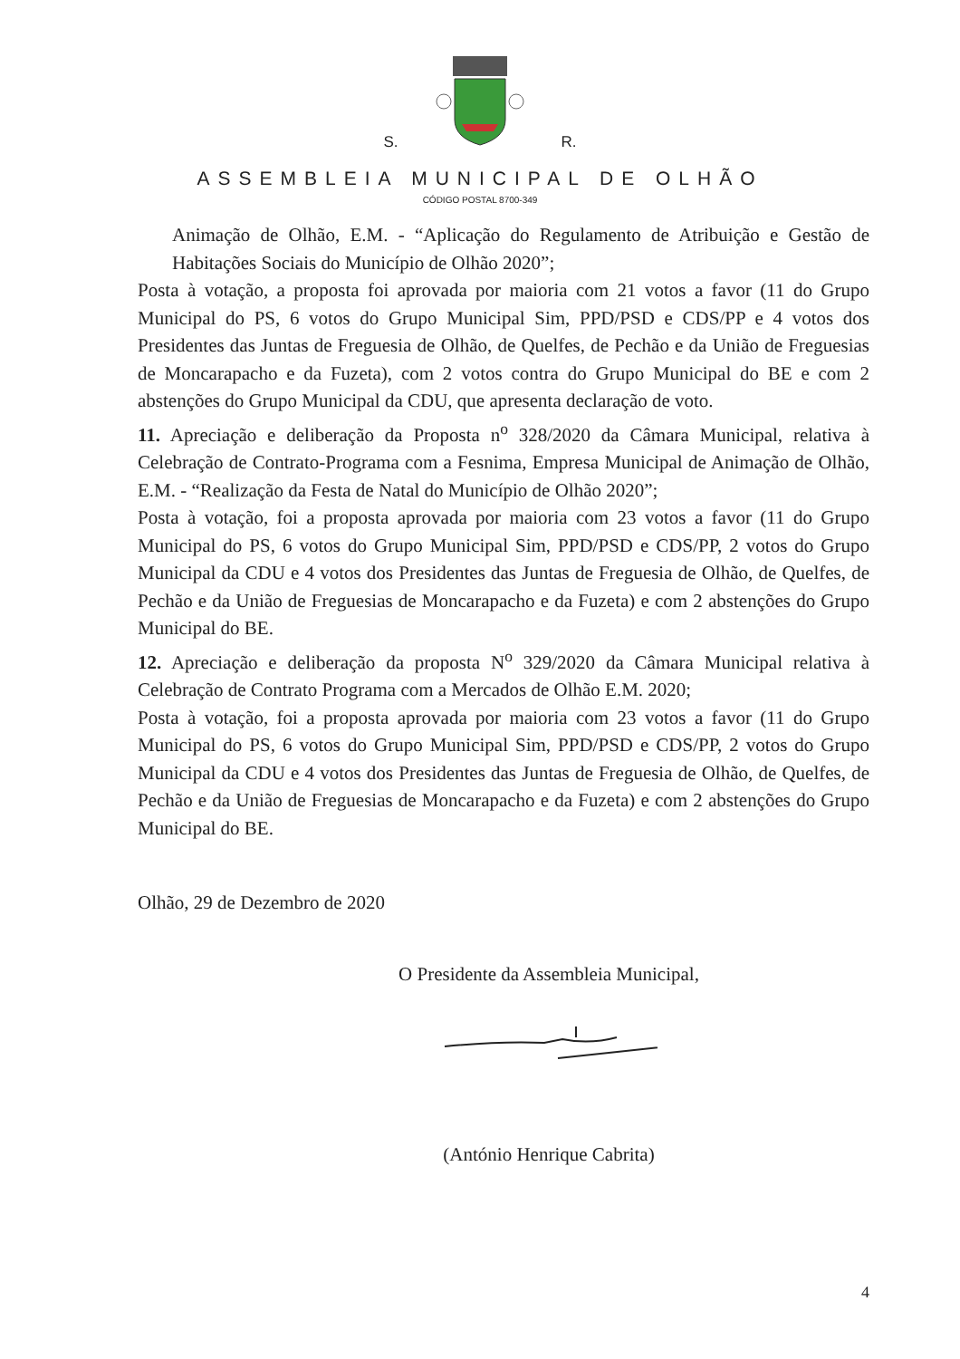S. R.
ASSEMBLEIA MUNICIPAL DE OLHÃO
CÓDIGO POSTAL 8700-349
Animação de Olhão, E.M. - “Aplicação do Regulamento de Atribuição e Gestão de Habitações Sociais do Município de Olhão 2020”;
Posta à votação, a proposta foi aprovada por maioria com 21 votos a favor (11 do Grupo Municipal do PS, 6 votos do Grupo Municipal Sim, PPD/PSD e CDS/PP e 4 votos dos Presidentes das Juntas de Freguesia de Olhão, de Quelfes, de Pechão e da União de Freguesias de Moncarapacho e da Fuzeta), com 2 votos contra do Grupo Municipal do BE e com 2 abstenções do Grupo Municipal da CDU, que apresenta declaração de voto.
11. Apreciação e deliberação da Proposta n<sup>o</sup> 328/2020 da Câmara Municipal, relativa à Celebração de Contrato-Programa com a Fesnima, Empresa Municipal de Animação de Olhão, E.M. - “Realização da Festa de Natal do Município de Olhão 2020”;
Posta à votação, foi a proposta aprovada por maioria com 23 votos a favor (11 do Grupo Municipal do PS, 6 votos do Grupo Municipal Sim, PPD/PSD e CDS/PP, 2 votos do Grupo Municipal da CDU e 4 votos dos Presidentes das Juntas de Freguesia de Olhão, de Quelfes, de Pechão e da União de Freguesias de Moncarapacho e da Fuzeta) e com 2 abstenções do Grupo Municipal do BE.
12. Apreciação e deliberação da proposta N<sup>o</sup> 329/2020 da Câmara Municipal relativa à Celebração de Contrato Programa com a Mercados de Olhão E.M. 2020;
Posta à votação, foi a proposta aprovada por maioria com 23 votos a favor (11 do Grupo Municipal do PS, 6 votos do Grupo Municipal Sim, PPD/PSD e CDS/PP, 2 votos do Grupo Municipal da CDU e 4 votos dos Presidentes das Juntas de Freguesia de Olhão, de Quelfes, de Pechão e da União de Freguesias de Moncarapacho e da Fuzeta) e com 2 abstenções do Grupo Municipal do BE.
Olhão, 29 de Dezembro de 2020
O Presidente da Assembleia Municipal,
(António Henrique Cabrita)
4